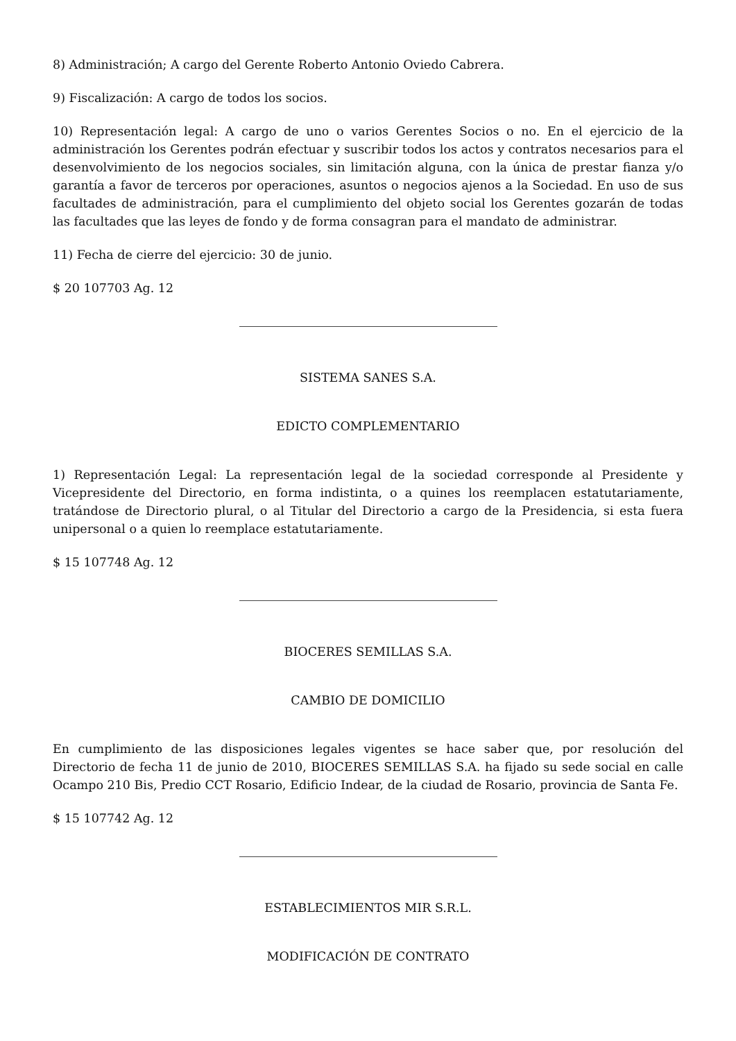8) Administración; A cargo del Gerente Roberto Antonio Oviedo Cabrera.
9) Fiscalización: A cargo de todos los socios.
10) Representación legal: A cargo de uno o varios Gerentes Socios o no. En el ejercicio de la administración los Gerentes podrán efectuar y suscribir todos los actos y contratos necesarios para el desenvolvimiento de los negocios sociales, sin limitación alguna, con la única de prestar fianza y/o garantía a favor de terceros por operaciones, asuntos o negocios ajenos a la Sociedad. En uso de sus facultades de administración, para el cumplimiento del objeto social los Gerentes gozarán de todas las facultades que las leyes de fondo y de forma consagran para el mandato de administrar.
11) Fecha de cierre del ejercicio: 30 de junio.
$ 20 107703 Ag. 12
SISTEMA SANES S.A.
EDICTO COMPLEMENTARIO
1) Representación Legal: La representación legal de la sociedad corresponde al Presidente y Vicepresidente del Directorio, en forma indistinta, o a quines los reemplacen estatutariamente, tratándose de Directorio plural, o al Titular del Directorio a cargo de la Presidencia, si esta fuera unipersonal o a quien lo reemplace estatutariamente.
$ 15 107748 Ag. 12
BIOCERES SEMILLAS S.A.
CAMBIO DE DOMICILIO
En cumplimiento de las disposiciones legales vigentes se hace saber que, por resolución del Directorio de fecha 11 de junio de 2010, BIOCERES SEMILLAS S.A. ha fijado su sede social en calle Ocampo 210 Bis, Predio CCT Rosario, Edificio Indear, de la ciudad de Rosario, provincia de Santa Fe.
$ 15 107742 Ag. 12
ESTABLECIMIENTOS MIR S.R.L.
MODIFICACIÓN DE CONTRATO